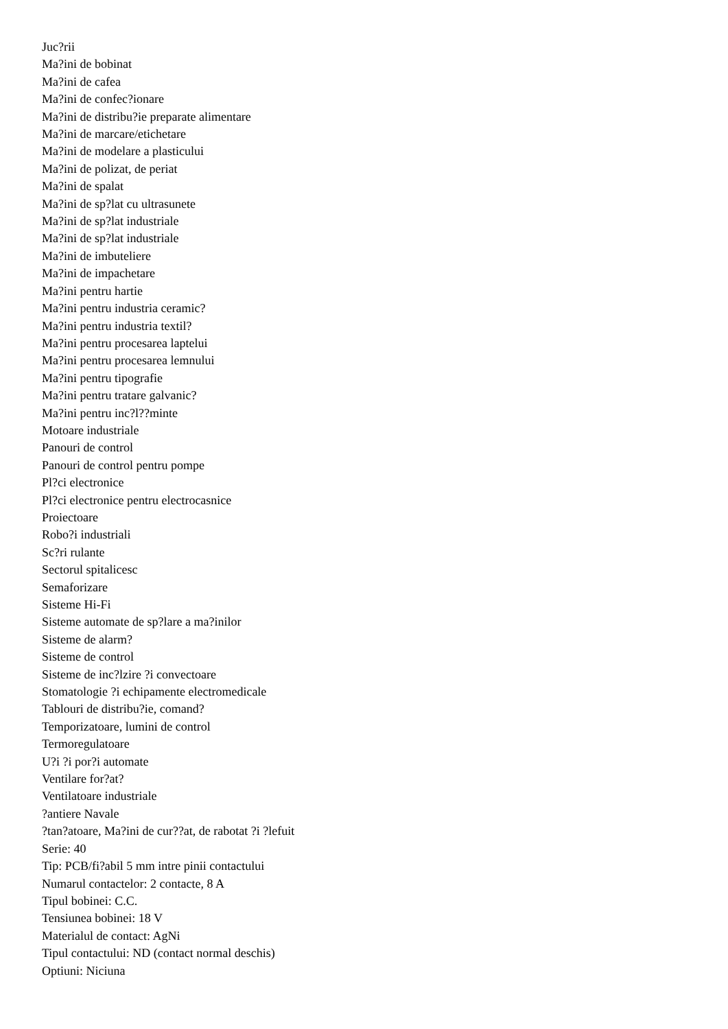Juc?rii
Ma?ini de bobinat
Ma?ini de cafea
Ma?ini de confec?ionare
Ma?ini de distribu?ie preparate alimentare
Ma?ini de marcare/etichetare
Ma?ini de modelare a plasticului
Ma?ini de polizat, de periat
Ma?ini de spalat
Ma?ini de sp?lat cu ultrasunete
Ma?ini de sp?lat industriale
Ma?ini de sp?lat industriale
Ma?ini de imbuteliere
Ma?ini de impachetare
Ma?ini pentru hartie
Ma?ini pentru industria ceramic?
Ma?ini pentru industria textil?
Ma?ini pentru procesarea laptelui
Ma?ini pentru procesarea lemnului
Ma?ini pentru tipografie
Ma?ini pentru tratare galvanic?
Ma?ini pentru inc?l??minte
Motoare industriale
Panouri de control
Panouri de control pentru pompe
Pl?ci electronice
Pl?ci electronice pentru electrocasnice
Proiectoare
Robo?i industriali
Sc?ri rulante
Sectorul spitalicesc
Semaforizare
Sisteme Hi-Fi
Sisteme automate de sp?lare a ma?inilor
Sisteme de alarm?
Sisteme de control
Sisteme de inc?lzire ?i convectoare
Stomatologie ?i echipamente electromedicale
Tablouri de distribu?ie, comand?
Temporizatoare, lumini de control
Termoregulatoare
U?i ?i por?i automate
Ventilare for?at?
Ventilatoare industriale
?antiere Navale
?tan?atoare, Ma?ini de cur??at, de rabotat ?i ?lefuit
Serie: 40
Tip: PCB/fi?abil 5 mm intre pinii contactului
Numarul contactelor: 2 contacte, 8 A
Tipul bobinei: C.C.
Tensiunea bobinei: 18 V
Materialul de contact: AgNi
Tipul contactului: ND (contact normal deschis)
Optiuni: Niciuna